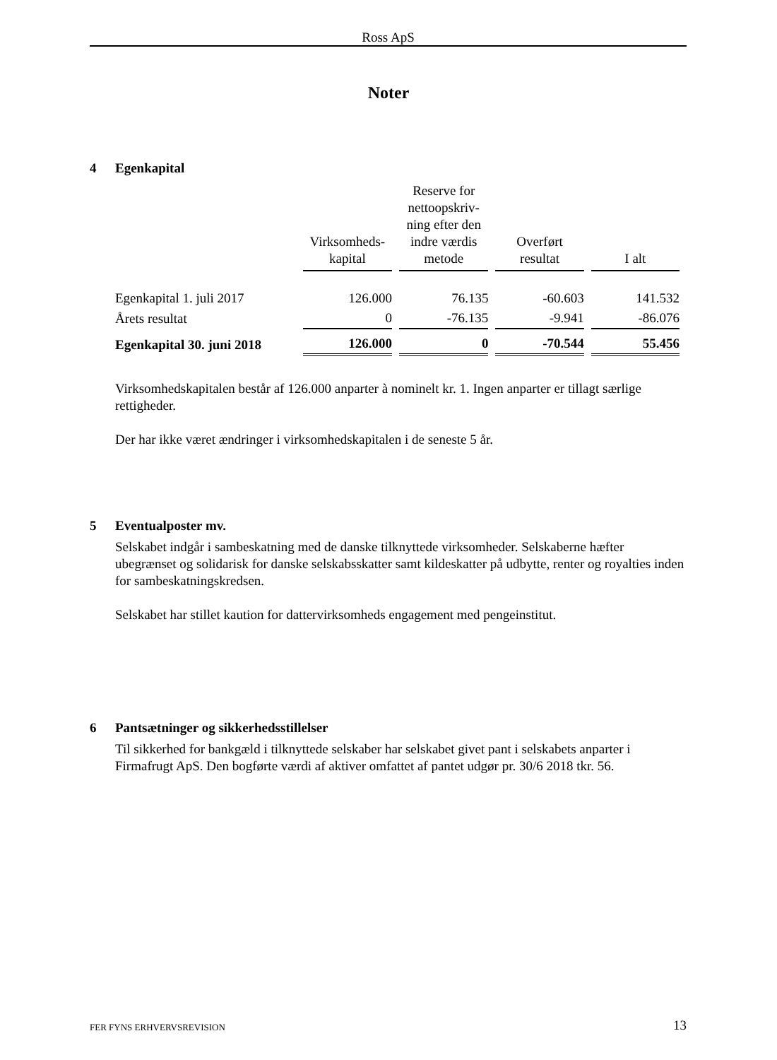Ross ApS
Noter
4 Egenkapital
| | Virksomheds- kapital | Reserve for nettoopskriv- ning efter den indre værdis metode | Overført resultat | I alt |
| --- | --- | --- | --- | --- |
| Egenkapital 1. juli 2017 | 126.000 | 76.135 | -60.603 | 141.532 |
| Årets resultat | 0 | -76.135 | -9.941 | -86.076 |
| Egenkapital 30. juni 2018 | 126.000 | 0 | -70.544 | 55.456 |
Virksomhedskapitalen består af 126.000 anparter à nominelt kr. 1. Ingen anparter er tillagt særlige rettigheder.
Der har ikke været ændringer i virksomhedskapitalen i de seneste 5 år.
5 Eventualposter mv.
Selskabet indgår i sambeskatning med de danske tilknyttede virksomheder. Selskaberne hæfter ubegrænset og solidarisk for danske selskabsskatter samt kildeskatter på udbytte, renter og royalties inden for sambeskatningskredsen.
Selskabet har stillet kaution for dattervirksomheds engagement med pengeinstitut.
6 Pantsætninger og sikkerhedsstillelser
Til sikkerhed for bankgæld i tilknyttede selskaber har selskabet givet pant i selskabets anparter i Firmafrugt ApS. Den bogførte værdi af aktiver omfattet af pantet udgør pr. 30/6 2018 tkr. 56.
FER FYNS ERHVERVSREVISION 13